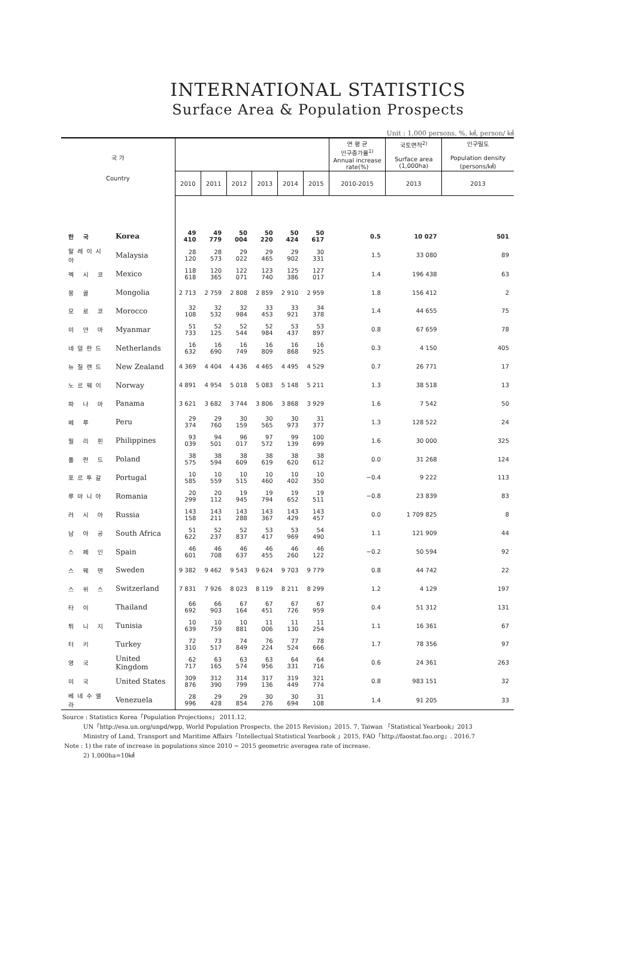INTERNATIONAL STATISTICS
Surface Area & Population Prospects
Unit : 1,000 persons, %, ㎢, person/ ㎢
| 국 가 Country | | | | | | | | 연 평 균 인구증가율<sup>1)</sup> Annual increase rate(%) | 국토면적<sup>2)</sup> Surface area (1,000ha) | 인구밀도 Population density (persons/㎢) |
| --- | --- | --- | --- | --- | --- | --- | --- | --- | --- | --- |
| | | 2010 | 2011 | 2012 | 2013 | 2014 | 2015 | 2010-2015 | 2013 | 2013 |
| 한 국 | Korea | 49 410 | 49 779 | 50 004 | 50 220 | 50 424 | 50 617 | 0.5 | 10 027 | 501 |
| 말레이시아 | Malaysia | 28 120 | 28 573 | 29 022 | 29 465 | 29 902 | 30 331 | 1.5 | 33 080 | 89 |
| 멕 시 코 | Mexico | 118 618 | 120 365 | 122 071 | 123 740 | 125 386 | 127 017 | 1.4 | 196 438 | 63 |
| 몽 골 | Mongolia | 2 713 | 2 759 | 2 808 | 2 859 | 2 910 | 2 959 | 1.8 | 156 412 | 2 |
| 모 로 코 | Morocco | 32 108 | 32 532 | 32 984 | 33 453 | 33 921 | 34 378 | 1.4 | 44 655 | 75 |
| 미 얀 마 | Myanmar | 51 733 | 52 125 | 52 544 | 52 984 | 53 437 | 53 897 | 0.8 | 67 659 | 78 |
| 네덜란드 | Netherlands | 16 632 | 16 690 | 16 749 | 16 809 | 16 868 | 16 925 | 0.3 | 4 150 | 405 |
| 뉴질랜드 | New Zealand | 4 369 | 4 404 | 4 436 | 4 465 | 4 495 | 4 529 | 0.7 | 26 771 | 17 |
| 노르웨이 | Norway | 4 891 | 4 954 | 5 018 | 5 083 | 5 148 | 5 211 | 1.3 | 38 518 | 13 |
| 파 나 마 | Panama | 3 621 | 3 682 | 3 744 | 3 806 | 3 868 | 3 929 | 1.6 | 7 542 | 50 |
| 페 루 | Peru | 29 374 | 29 760 | 30 159 | 30 565 | 30 973 | 31 377 | 1.3 | 128 522 | 24 |
| 필 리 핀 | Philippines | 93 039 | 94 501 | 96 017 | 97 572 | 99 139 | 100 699 | 1.6 | 30 000 | 325 |
| 폴 란 드 | Poland | 38 575 | 38 594 | 38 609 | 38 619 | 38 620 | 38 612 | 0.0 | 31 268 | 124 |
| 포르투갈 | Portugal | 10 585 | 10 559 | 10 515 | 10 460 | 10 402 | 10 350 | −0.4 | 9 222 | 113 |
| 루마니아 | Romania | 20 299 | 20 112 | 19 945 | 19 794 | 19 652 | 19 511 | −0.8 | 23 839 | 83 |
| 러 시 아 | Russia | 143 158 | 143 211 | 143 288 | 143 367 | 143 429 | 143 457 | 0.0 | 1 709 825 | 8 |
| 남 아 공 | South Africa | 51 622 | 52 237 | 52 837 | 53 417 | 53 969 | 54 490 | 1.1 | 121 909 | 44 |
| 스 페 인 | Spain | 46 601 | 46 708 | 46 637 | 46 455 | 46 260 | 46 122 | −0.2 | 50 594 | 92 |
| 스 웨 덴 | Sweden | 9 382 | 9 462 | 9 543 | 9 624 | 9 703 | 9 779 | 0.8 | 44 742 | 22 |
| 스 위 스 | Switzerland | 7 831 | 7 926 | 8 023 | 8 119 | 8 211 | 8 299 | 1.2 | 4 129 | 197 |
| 타 이 | Thailand | 66 692 | 66 903 | 67 164 | 67 451 | 67 726 | 67 959 | 0.4 | 51 312 | 131 |
| 튀 니 지 | Tunisia | 10 639 | 10 759 | 10 881 | 11 006 | 11 130 | 11 254 | 1.1 | 16 361 | 67 |
| 터 키 | Turkey | 72 310 | 73 517 | 74 849 | 76 224 | 77 524 | 78 666 | 1.7 | 78 356 | 97 |
| 영 국 | United Kingdom | 62 717 | 63 165 | 63 574 | 63 956 | 64 331 | 64 716 | 0.6 | 24 361 | 263 |
| 미 국 | United States | 309 876 | 312 390 | 314 799 | 317 136 | 319 449 | 321 774 | 0.8 | 983 151 | 32 |
| 베네수엘라 | Venezuela | 28 996 | 29 428 | 29 854 | 30 276 | 30 694 | 31 108 | 1.4 | 91 205 | 33 |
Source : Statistics Korea「Population Projections」 2011.12,
UN「http://esa.un.org/unpd/wpp, World Population Prospects, the 2015 Revision」2015. 7, Taiwan 「Statistical Yearbook」2013
Ministry of Land, Transport and Maritime Affairs「Intellectual Statistical Yearbook 」2015, FAO「http://faostat.fao.org」. 2016.7
Note : 1) the rate of increase in populations since 2010 ~ 2015 geometric averagea rate of increase.
2) 1,000ha=10㎢